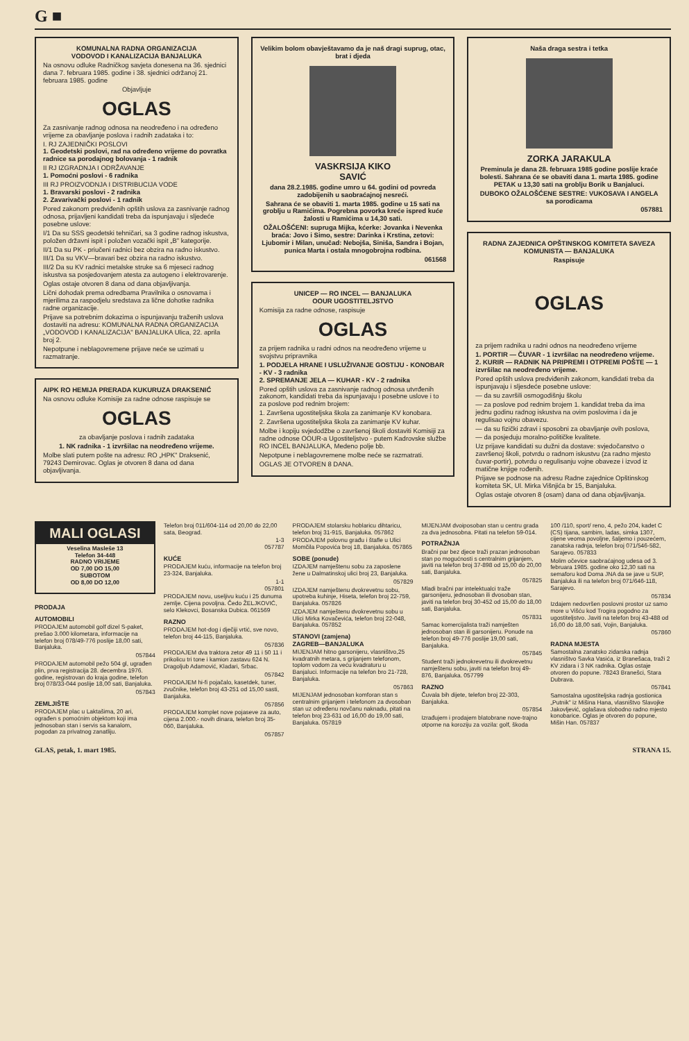G ■
KOMUNALNA RADNA ORGANIZACIJA
VODOVOD I KANALIZACIJA BANJALUKA
Na osnovu odluke Radničkog savjeta donesena na 36. sjednici dana 7. februara 1985. godine i 38. sjednici održanoj 21. februara 1985. godine
Objavljuje
OGLAS
Za zasnivanje radnog odnosa na neodređeno i na određeno vrijeme za obavljanje poslova i radnih zadataka i to:
I. RJ ZAJEDNIČKI POSLOVI
1. Geodetski poslovi, rad na određeno vrijeme do povratka radnice sa porodajnog bolovanja - 1 radnik
II RJ IZGRADNJA I ODRŽAVANJE
1. Pomoćni poslovi - 6 radnika
III RJ PROIZVODNJA I DISTRIBUCIJA VODE
1. Bravarski poslovi - 2 radnika
2. Zavarivački poslovi - 1 radnik
Pored zakonom predviđenih opštih uslova za zasnivanje radnog odnosa, prijavljeni kandidati treba da ispunjavaju i sljedeće posebne uslove:
I/1 Da su SSS geodetski tehničari, sa 3 godine radnog iskustva, položen državni ispit i položen vozački ispit „B" kategorije.
II/1 Da su PK - priučeni radnici bez obzira na radno iskustvo.
III/1 Da su VKV—bravari bez obzira na radno iskustvo.
III/2 Da su KV radnici metalske struke sa 6 mjeseci radnog iskustva sa posjedovanjem atesta za autogeno i elektrovarenje.
Oglas ostaje otvoren 8 dana od dana objavljivanja.
Lični dohodak prema odredbama Pravilnika o osnovama i mjerilima za raspodjelu sredstava za lične dohotke radnika radne organizacije.
Prijave sa potrebnim dokazima o ispunjavanju traženih uslova dostaviti na adresu: KOMUNALNA RADNA ORGANIZACIJA „VODOVOD I KANALIZACIJA" BANJALUKA Ulica, 22. aprila broj 2.
Nepotpune i neblagovremene prijave neće se uzimati u razmatranje.
AIPK RO HEMIJA PRERADA KUKURUZA DRAKSENIĆ
Na osnovu odluke Komisije za radne odnose raspisuje se
OGLAS
za obavljanje poslova i radnih zadataka
1. NK radnika - 1 izvršilac na neodređeno vrijeme.
Molbe slati putem pošte na adresu: RO „HPK" Draksenić, 79243 Demirovac. Oglas je otvoren 8 dana od dana objavljivanja.
Velikim bolom obavještavamo da je naš dragi suprug, otac, brat i djeda
VASKRSIJA KIKO
SAVIĆ
dana 28.2.1985. godine umro u 64. godini od povreda zadobijenih u saobraćajnoj nesreći.
Sahrana će se obaviti 1. marta 1985. godine u 15 sati na groblju u Ramićima. Pogrebna povorka kreće ispred kuće žalosti u Ramićima u 14,30 sati.
OŽALOŠĆENI: supruga Mijka, kćerke: Jovanka i Nevenka braća: Jovo i Simo, sestre: Darinka i Krstina, zetovi: Ljubomir i Milan, unučad: Nebojša, Siniša, Sandra i Bojan, punica Marta i ostala mnogobrojna rodbina.
061568
UNICEP — RO INCEL — BANJALUKA
OOUR UGOSTITELJSTVO
Komisija za radne odnose, raspisuje
OGLAS
za prijem radnika u radni odnos na neodređeno vrijeme u svojstvu pripravnika
1. PODJELA HRANE I USLUŽIVANJE GOSTIJU - KONOBAR - KV - 3 radnika
2. SPREMANJE JELA — KUHAR - KV - 2 radnika
Pored opštih uslova za zasnivanje radnog odnosa utvrđenih zakonom, kandidati treba da ispunjavaju i posebne uslove i to za poslove pod rednim brojem:
1. Završena ugostiteljska škola za zanimanje KV konobara.
2. Završena ugostiteljska škola za zanimanje KV kuhar.
Molbe i kopiju svjedodžbe o završenoj školi dostaviti Komisiji za radne odnose OOUR-a Ugostiteljstvo - putem Kadrovske službe RO INCEL BANJALUKA, Medeno polje bb.
Nepotpune i neblagovremene molbe neće se razmatrati.
OGLAS JE OTVOREN 8 DANA.
Naša draga sestra i tetka
ZORKA JARAKULA
Preminula je dana 28. februara 1985 godine poslije kraće bolesti. Sahrana će se obaviti dana 1. marta 1985. godine PETAK u 13,30 sati na groblju Borik u Banjaluci.
DUBOKO OŽALOŠĆENE SESTRE: VUKOSAVA I ANGELA sa porodicama
057881
RADNA ZAJEDNICA OPŠTINSKOG KOMITETA SAVEZA KOMUNISTA — BANJALUKA
Raspisuje
OGLAS
za prijem radnika u radni odnos na neodređeno vrijeme
1. PORTIR — ČUVAR - 1 izvršilac na neodređeno vrijeme.
2. KURIR — RADNIK NA PRIPREMI I OTPREMI POŠTE — 1 izvršilac na neodređeno vrijeme.
Pored opštih uslova predviđenih zakonom, kandidati treba da ispunjavaju i sljesdeće posebne uslove:
— da su završili osmogodišnju školu
— za poslove pod rednim brojem 1. kandidat treba da ima jednu godinu radnog iskustva na ovim poslovima i da je regulisao vojnu obavezu.
— da su fizički zdravi i sposobni za obavljanje ovih poslova,
— da posjeduju moralno-političke kvalitete.
Uz prijave kandidati su dužni da dostave: svjedočanstvo o završenoj školi, potvrdu o radnom iskustvu (za radno mjesto čuvar-portir), potvrdu o regulisanju vojne obaveze i izvod iz matične knjige rođenih.
Prijave se podnose na adresu Radne zajednice Opštinskog komiteta SK, Ul. Mirka Višnjića br 15, Banjaluka.
Oglas ostaje otvoren 8 (osam) dana od dana objavljivanja.
MALI OGLASI
Veselina Masleše 13
Telefon 34-448
RADNO VRIJEME
OD 7,00 DO 15,00
SUBOTOM
OD 8,00 DO 12,00
PRODAJA
AUTOMOBILI
PRODAJEM automobil golf dizel S-paket, prešao 3.000 kilometara, informacije na telefon broj 078/49-776 poslije 18,00 sati, Banjaluka.
057844
PRODAJEM automobil pežo 504 gl, ugrađen plin, prva registracija 28. decembra 1976. godine, registrovan do kraja godine, telefon broj 078/33-044 poslije 18,00 sati, Banjaluka.
057843
ZEMLJIŠTE
PRODAJEM plac u Laktašima, 20 ari, ograđen s pomoćnim objektom koji ima jednosoban stan i servis sa kanalom, pogodan za privatnog zanatliju.
Telefon broj 011/604-114 od 20,00 do 22,00 sata, Beograd.
1-3
057787
KUĆE
PRODAJEM kuću, informacije na telefon broj 23-324, Banjaluka.
1-1
057801
PRODAJEM novu, useljivu kuću i 25 dunuma zemlje. Cijena povoljna. Čedo ŽELJKOVIĆ, selo Klekovci, Bosanska Dubica. 061569
RAZNO
PRODAJEM hot-dog i dječiji vrtić, sve novo, telefon broj 44-115, Banjaluka.
057836
PRODAJEM dva traktora zetor 49 11 i 50 11 i prikolicu tri tone i kamion zastavu 624 N. Dragoljub Adamović, Kladari, Srbac.
057842
PRODAJEM hi-fi pojačalo, kasetdek, tuner, zvučnike, telefon broj 43-251 od 15,00 sasti, Banjaluka.
057856
PRODAJEM komplet nove pojaseve za auto, cijena 2.000.- novih dinara, telefon broj 35-060, Banjaluka.
057857
PRODAJEM stolarsku hoblaricu dihtaricu, telefon broj 31-915, Banjaluka. 057862
PRODAJEM polovnu građu i štafle u Ulici Momčila Popovića broj 18, Banjaluka. 057865
SOBE (ponude)
IZDAJEM namještenu sobu za zaposlene žene u Dalmatinskoj ulici broj 23, Banjaluka.
057829
IZDAJEM namještenu dvokrevetnu sobu, upotreba kuhinje, Hiseta, telefon broj 22-759, Banjaluka. 057826
IZDAJEM namještenu dvokrevetnu sobu u Ulici Mirka Kovačevića, telefon broj 22-048, Banjaluka. 057852
STANOVI (zamjena)
ZAGREB—BANJALUKA
MIJENJAM hitno garsonijeru, vlasništvo,25 kvadratnih metara, s grijanjem telefonom, toplom vodom za veću kvadraturu u Banjaluci. Informacije na telefon bro 21-728, Banjaluka.
057863
MIJENJAM jednosoban komforan stan s centralnim grijanjem i telefonom za dvosoban stan uz određenu novčanu naknadu, pitati na telefon broj 23-631 od 16,00 do 19,00 sati, Banjaluka. 057819
MIJENJAM dvoiposoban stan u centru grada za dva jednosobna. Pitati na telefon 59-014.
POTRAŽNJA
Bračni par bez djece traži prazan jednosoban stan po mogućnosti s centralnim grijanjem, javiti na telefon broj 37-898 od 15,00 do 20,00 sati, Banjaluka.
057825
Mladi bračni par intelektualci traže garsonijeru, jednosoban ili dvosoban stan, javiti na telefon broj 30-452 od 15,00 do 18,00 sati, Banjaluka.
057831
Samac komercijalista traži namješten jednosoban stan ili garsonijeru. Ponude na telefon broj 49-776 poslije 19,00 sati, Banjaluka.
057845
Student traži jednokrevetnu ili dvokrevetnu namještenu sobu, javiti na telefon broj 49-876, Banjaluka. 057799
RAZNO
Čuvala bih dijete, telefon broj 22-303, Banjaluka.
057854
Izrađujem i prodajem blatobrane nove-trajno otporne na koroziju za vozila: golf, škoda
100 /110, sport/ reno, 4, pežo 204, kadet C (CS) tijana, sambim, ladas, simka 1307, cijene veoma povoljne, šaljemo i pouzećem, zanatska radnja, telefon broj 071/546-582, Sarajevo. 057833
Molim očevice saobraćajnog udesa od 3. februara 1985. godine oko 12,30 sati na semaforu kod Doma JNA da se jave u SUP, Banjaluka ili na telefon broj 071/646-118, Sarajevo.
057834
Izdajem nedovršen poslovni prostor uz samo more u Višću kod Trogira pogodno za ugostiteljstvo. Javiti na telefon broj 43-488 od 16,00 do 18,00 sati, Vojin, Banjaluka.
057860
RADNA MJESTA
Samostalna zanatsko zidarska radnja vlasništvo Savka Vasića, iz Branešaca, traži 2 KV zidara i 3 NK radnika. Oglas ostaje otvoren do popune. 78243 Branešci, Stara Dubrava.
057841
Samostalna ugostiteljska radnja gostionica „Putnik" iz Mišina Hana, vlasništvo Slavojke Jakovljević, oglašava slobodno radno mjesto konobarice. Oglas je otvoren do popune, Mišin Han. 057837
GLAS, petak, 1. mart 1985. STRANA 15.